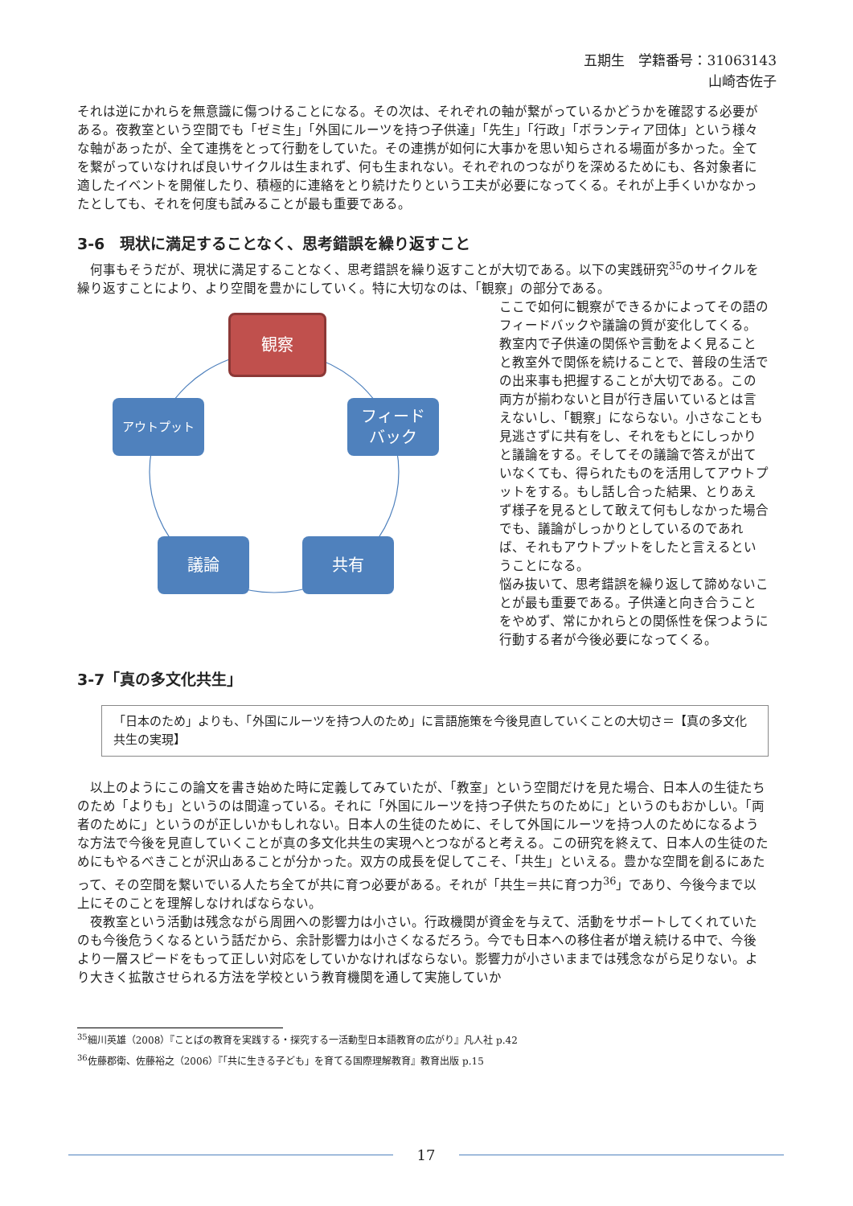五期生　学籍番号：31063143
山崎杏佐子
それは逆にかれらを無意識に傷つけることになる。その次は、それぞれの軸が繋がっているかどうかを確認する必要がある。夜教室という空間でも「ゼミ生」「外国にルーツを持つ子供達」「先生」「行政」「ボランティア団体」という様々な軸があったが、全て連携をとって行動をしていた。その連携が如何に大事かを思い知らされる場面が多かった。全てを繋がっていなければ良いサイクルは生まれず、何も生まれない。それぞれのつながりを深めるためにも、各対象者に適したイベントを開催したり、積極的に連絡をとり続けたりという工夫が必要になってくる。それが上手くいかなかったとしても、それを何度も試みることが最も重要である。
3-6　現状に満足することなく、思考錯誤を繰り返すこと
　何事もそうだが、現状に満足することなく、思考錯誤を繰り返すことが大切である。以下の実践研究<sup>35</sup>のサイクルを繰り返すことにより、より空間を豊かにしていく。特に大切なのは、「観察」の部分である。
観察
アウトプット
フィード
バック
議論 共有
ここで如何に観察ができるかによってその語のフィードバックや議論の質が変化してくる。教室内で子供達の関係や言動をよく見ることと教室外で関係を続けることで、普段の生活での出来事も把握することが大切である。この両方が揃わないと目が行き届いているとは言えないし、「観察」にならない。小さなことも見逃さずに共有をし、それをもとにしっかりと議論をする。そしてその議論で答えが出ていなくても、得られたものを活用してアウトプットをする。もし話し合った結果、とりあえず様子を見るとして敢えて何もしなかった場合でも、議論がしっかりとしているのであれば、それもアウトプットをしたと言えるということになる。
悩み抜いて、思考錯誤を繰り返して諦めないことが最も重要である。子供達と向き合うことをやめず、常にかれらとの関係性を保つように行動する者が今後必要になってくる。
3-7「真の多文化共生」
「日本のため」よりも、「外国にルーツを持つ人のため」に言語施策を今後見直していくことの大切さ＝【真の多文化共生の実現】
　以上のようにこの論文を書き始めた時に定義してみていたが、「教室」という空間だけを見た場合、日本人の生徒たちのため「よりも」というのは間違っている。それに「外国にルーツを持つ子供たちのために」というのもおかしい。「両者のために」というのが正しいかもしれない。日本人の生徒のために、そして外国にルーツを持つ人のためになるような方法で今後を見直していくことが真の多文化共生の実現へとつながると考える。この研究を終えて、日本人の生徒のためにもやるべきことが沢山あることが分かった。双方の成長を促してこそ、「共生」といえる。豊かな空間を創るにあたって、その空間を繋いでいる人たち全てが共に育つ必要がある。それが「共生＝共に育つ力<sup>36</sup>」であり、今後今まで以上にそのことを理解しなければならない。
　夜教室という活動は残念ながら周囲への影響力は小さい。行政機関が資金を与えて、活動をサポートしてくれていたのも今後危うくなるという話だから、余計影響力は小さくなるだろう。今でも日本への移住者が増え続ける中で、今後より一層スピードをもって正しい対応をしていかなければならない。影響力が小さいままでは残念ながら足りない。より大きく拡散させられる方法を学校という教育機関を通して実施していか
<sup>35</sup> 細川英雄（2008）『ことばの教育を実践する・探究する一活動型日本語教育の広がり』凡人社 p.42
<sup>36</sup> 佐藤郡衛、佐藤裕之（2006）『「共に生きる子ども」を育てる国際理解教育』教育出版 p.15
17